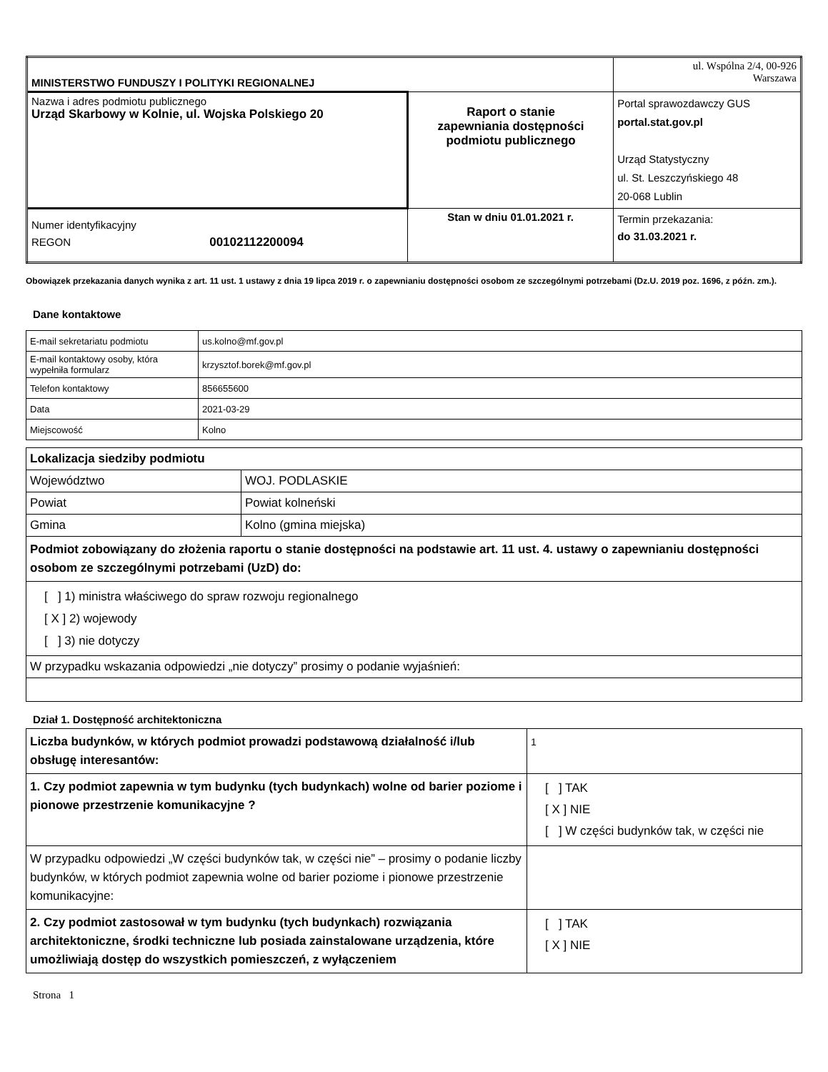| MINISTERSTWO FUNDUSZY I POLITYKI REGIONALNEJ | | ul. Wspólna 2/4, 00-926 Warszawa |
| Nazwa i adres podmiotu publicznego Urząd Skarbowy w Kolnie, ul. Wojska Polskiego 20 | Raport o stanie zapewniania dostępności podmiotu publicznego | Portal sprawozdawczy GUS portal.stat.gov.pl Urząd Statystyczny ul. St. Leszczyńskiego 48 20-068 Lublin |
| Numer identyfikacyjny REGON 00102112200094 | Stan w dniu 01.01.2021 r. | Termin przekazania: do 31.03.2021 r. |
Obowiązek przekazania danych wynika z art. 11 ust. 1 ustawy z dnia 19 lipca 2019 r. o zapewnianiu dostępności osobom ze szczególnymi potrzebami (Dz.U. 2019 poz. 1696, z późn. zm.).
Dane kontaktowe
| E-mail sekretariatu podmiotu | us.kolno@mf.gov.pl |
| E-mail kontaktowy osoby, która wypełniła formularz | krzysztof.borek@mf.gov.pl |
| Telefon kontaktowy | 856655600 |
| Data | 2021-03-29 |
| Miejscowość | Kolno |
| Lokalizacja siedziby podmiotu | |
| Województwo | WOJ. PODLASKIE |
| Powiat | Powiat kolneński |
| Gmina | Kolno (gmina miejska) |
| Podmiot zobowiązany do złożenia raportu o stanie dostępności na podstawie art. 11 ust. 4. ustawy o zapewnianiu dostępności osobom ze szczególnymi potrzebami (UzD) do: | |
| [ ] 1) ministra właściwego do spraw rozwoju regionalnego [ X ] 2) wojewody [ ] 3) nie dotyczy | |
| W przypadku wskazania odpowiedzi „nie dotyczy” prosimy o podanie wyjaśnień: | |
Dział 1. Dostępność architektoniczna
| Liczba budynków, w których podmiot prowadzi podstawową działalność i/lub obsługę interesantów: | 1 |
| 1. Czy podmiot zapewnia w tym budynku (tych budynkach) wolne od barier poziome i pionowe przestrzenie komunikacyjne ? | [ ] TAK [ X ] NIE [ ] W części budynków tak, w części nie |
| W przypadku odpowiedzi „W części budynków tak, w części nie” – prosimy o podanie liczby budynków, w których podmiot zapewnia wolne od barier poziome i pionowe przestrzenie komunikacyjne: | |
| 2. Czy podmiot zastosował w tym budynku (tych budynkach) rozwiązania architektoniczne, środki techniczne lub posiada zainstalowane urządzenia, które umożliwiają dostęp do wszystkich pomieszczeń, z wyłączeniem | [ ] TAK [ X ] NIE |
Strona 1